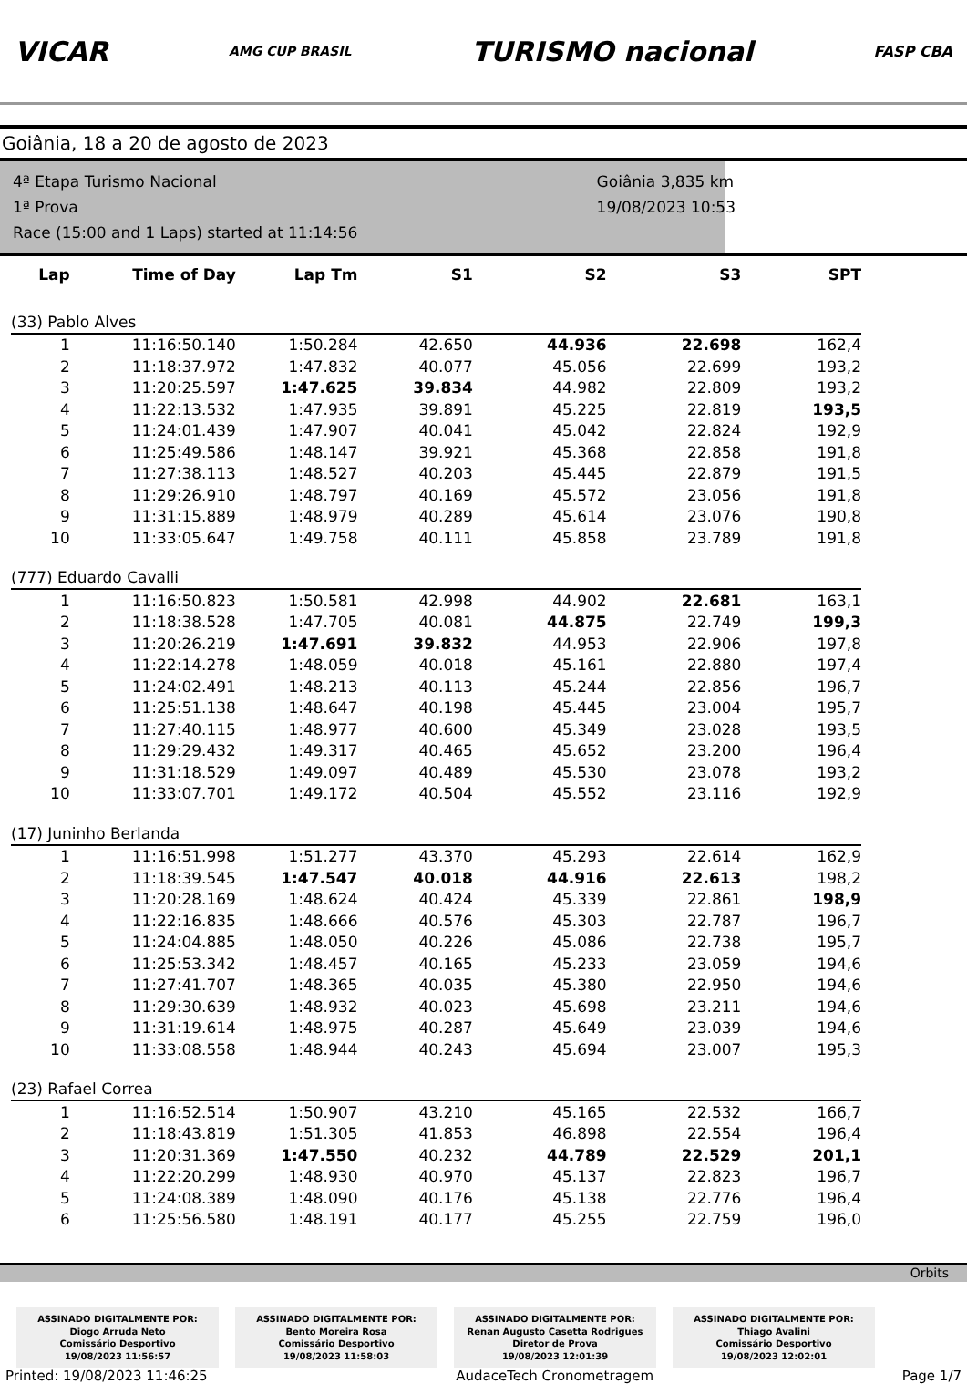VICAR
AMG CUP BRASIL
TURISMO nacional
FASP CBA
Goiânia, 18 a 20 de agosto de 2023
4ª Etapa Turismo Nacional
1ª Prova
Race (15:00 and 1 Laps) started at 11:14:56
Goiânia 3,835 km
19/08/2023 10:53
| Lap | Time of Day | Lap Tm | S1 | S2 | S3 | SPT |
| --- | --- | --- | --- | --- | --- | --- |
| (33) Pablo Alves | | | | | | |
| 1 | 11:16:50.140 | 1:50.284 | 42.650 | 44.936 | 22.698 | 162,4 |
| 2 | 11:18:37.972 | 1:47.832 | 40.077 | 45.056 | 22.699 | 193,2 |
| 3 | 11:20:25.597 | 1:47.625 | 39.834 | 44.982 | 22.809 | 193,2 |
| 4 | 11:22:13.532 | 1:47.935 | 39.891 | 45.225 | 22.819 | 193,5 |
| 5 | 11:24:01.439 | 1:47.907 | 40.041 | 45.042 | 22.824 | 192,9 |
| 6 | 11:25:49.586 | 1:48.147 | 39.921 | 45.368 | 22.858 | 191,8 |
| 7 | 11:27:38.113 | 1:48.527 | 40.203 | 45.445 | 22.879 | 191,5 |
| 8 | 11:29:26.910 | 1:48.797 | 40.169 | 45.572 | 23.056 | 191,8 |
| 9 | 11:31:15.889 | 1:48.979 | 40.289 | 45.614 | 23.076 | 190,8 |
| 10 | 11:33:05.647 | 1:49.758 | 40.111 | 45.858 | 23.789 | 191,8 |
| (777) Eduardo Cavalli | | | | | | |
| 1 | 11:16:50.823 | 1:50.581 | 42.998 | 44.902 | 22.681 | 163,1 |
| 2 | 11:18:38.528 | 1:47.705 | 40.081 | 44.875 | 22.749 | 199,3 |
| 3 | 11:20:26.219 | 1:47.691 | 39.832 | 44.953 | 22.906 | 197,8 |
| 4 | 11:22:14.278 | 1:48.059 | 40.018 | 45.161 | 22.880 | 197,4 |
| 5 | 11:24:02.491 | 1:48.213 | 40.113 | 45.244 | 22.856 | 196,7 |
| 6 | 11:25:51.138 | 1:48.647 | 40.198 | 45.445 | 23.004 | 195,7 |
| 7 | 11:27:40.115 | 1:48.977 | 40.600 | 45.349 | 23.028 | 193,5 |
| 8 | 11:29:29.432 | 1:49.317 | 40.465 | 45.652 | 23.200 | 196,4 |
| 9 | 11:31:18.529 | 1:49.097 | 40.489 | 45.530 | 23.078 | 193,2 |
| 10 | 11:33:07.701 | 1:49.172 | 40.504 | 45.552 | 23.116 | 192,9 |
| (17) Juninho Berlanda | | | | | | |
| 1 | 11:16:51.998 | 1:51.277 | 43.370 | 45.293 | 22.614 | 162,9 |
| 2 | 11:18:39.545 | 1:47.547 | 40.018 | 44.916 | 22.613 | 198,2 |
| 3 | 11:20:28.169 | 1:48.624 | 40.424 | 45.339 | 22.861 | 198,9 |
| 4 | 11:22:16.835 | 1:48.666 | 40.576 | 45.303 | 22.787 | 196,7 |
| 5 | 11:24:04.885 | 1:48.050 | 40.226 | 45.086 | 22.738 | 195,7 |
| 6 | 11:25:53.342 | 1:48.457 | 40.165 | 45.233 | 23.059 | 194,6 |
| 7 | 11:27:41.707 | 1:48.365 | 40.035 | 45.380 | 22.950 | 194,6 |
| 8 | 11:29:30.639 | 1:48.932 | 40.023 | 45.698 | 23.211 | 194,6 |
| 9 | 11:31:19.614 | 1:48.975 | 40.287 | 45.649 | 23.039 | 194,6 |
| 10 | 11:33:08.558 | 1:48.944 | 40.243 | 45.694 | 23.007 | 195,3 |
| (23) Rafael Correa | | | | | | |
| 1 | 11:16:52.514 | 1:50.907 | 43.210 | 45.165 | 22.532 | 166,7 |
| 2 | 11:18:43.819 | 1:51.305 | 41.853 | 46.898 | 22.554 | 196,4 |
| 3 | 11:20:31.369 | 1:47.550 | 40.232 | 44.789 | 22.529 | 201,1 |
| 4 | 11:22:20.299 | 1:48.930 | 40.970 | 45.137 | 22.823 | 196,7 |
| 5 | 11:24:08.389 | 1:48.090 | 40.176 | 45.138 | 22.776 | 196,4 |
| 6 | 11:25:56.580 | 1:48.191 | 40.177 | 45.255 | 22.759 | 196,0 |
Orbits
ASSINADO DIGITALMENTE POR:
Diogo Arruda Neto
Comissário Desportivo
19/08/2023 11:56:57
ASSINADO DIGITALMENTE POR:
Bento Moreira Rosa
Comissário Desportivo
19/08/2023 11:58:03
ASSINADO DIGITALMENTE POR:
Renan Augusto Casetta Rodrigues
Diretor de Prova
19/08/2023 12:01:39
ASSINADO DIGITALMENTE POR:
Thiago Avalini
Comissário Desportivo
19/08/2023 12:02:01
Printed: 19/08/2023 11:46:25 AudaceTech Cronometragem Page 1/7